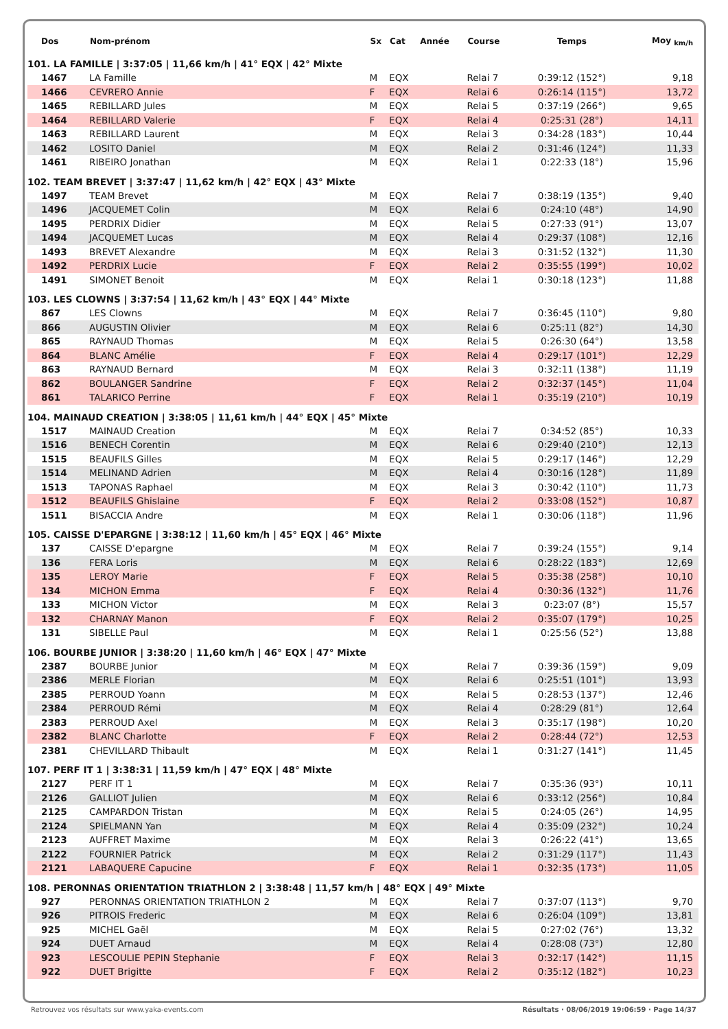| Dos | Nom-prénom | Sx | Cat | Année | Course | Temps | Moy <sub>km/h</sub> |
| --- | --- | --- | --- | --- | --- | --- | --- |
| 101. LA FAMILLE / 3:37:05 / 11,66 km/h / 41° EQX / 42° Mixte | | | | | | | |
| 1467 | LA Famille | M | EQX | | Relai 7 | 0:39:12 (152°) | 9,18 |
| 1466 | CEVRERO Annie | F | EQX | | Relai 6 | 0:26:14 (115°) | 13,72 |
| 1465 | REBILLARD Jules | M | EQX | | Relai 5 | 0:37:19 (266°) | 9,65 |
| 1464 | REBILLARD Valerie | F | EQX | | Relai 4 | 0:25:31 (28°) | 14,11 |
| 1463 | REBILLARD Laurent | M | EQX | | Relai 3 | 0:34:28 (183°) | 10,44 |
| 1462 | LOSITO Daniel | M | EQX | | Relai 2 | 0:31:46 (124°) | 11,33 |
| 1461 | RIBEIRO Jonathan | M | EQX | | Relai 1 | 0:22:33 (18°) | 15,96 |
| 102. TEAM BREVET / 3:37:47 / 11,62 km/h / 42° EQX / 43° Mixte | | | | | | | |
| 1497 | TEAM Brevet | M | EQX | | Relai 7 | 0:38:19 (135°) | 9,40 |
| 1496 | JACQUEMET Colin | M | EQX | | Relai 6 | 0:24:10 (48°) | 14,90 |
| 1495 | PERDRIX Didier | M | EQX | | Relai 5 | 0:27:33 (91°) | 13,07 |
| 1494 | JACQUEMET Lucas | M | EQX | | Relai 4 | 0:29:37 (108°) | 12,16 |
| 1493 | BREVET Alexandre | M | EQX | | Relai 3 | 0:31:52 (132°) | 11,30 |
| 1492 | PERDRIX Lucie | F | EQX | | Relai 2 | 0:35:55 (199°) | 10,02 |
| 1491 | SIMONET Benoit | M | EQX | | Relai 1 | 0:30:18 (123°) | 11,88 |
| 103. LES CLOWNS / 3:37:54 / 11,62 km/h / 43° EQX / 44° Mixte | | | | | | | |
| 867 | LES Clowns | M | EQX | | Relai 7 | 0:36:45 (110°) | 9,80 |
| 866 | AUGUSTIN Olivier | M | EQX | | Relai 6 | 0:25:11 (82°) | 14,30 |
| 865 | RAYNAUD Thomas | M | EQX | | Relai 5 | 0:26:30 (64°) | 13,58 |
| 864 | BLANC Amélie | F | EQX | | Relai 4 | 0:29:17 (101°) | 12,29 |
| 863 | RAYNAUD Bernard | M | EQX | | Relai 3 | 0:32:11 (138°) | 11,19 |
| 862 | BOULANGER Sandrine | F | EQX | | Relai 2 | 0:32:37 (145°) | 11,04 |
| 861 | TALARICO Perrine | F | EQX | | Relai 1 | 0:35:19 (210°) | 10,19 |
| 104. MAINAUD CREATION / 3:38:05 / 11,61 km/h / 44° EQX / 45° Mixte | | | | | | | |
| 1517 | MAINAUD Creation | M | EQX | | Relai 7 | 0:34:52 (85°) | 10,33 |
| 1516 | BENECH Corentin | M | EQX | | Relai 6 | 0:29:40 (210°) | 12,13 |
| 1515 | BEAUFILS Gilles | M | EQX | | Relai 5 | 0:29:17 (146°) | 12,29 |
| 1514 | MELINAND Adrien | M | EQX | | Relai 4 | 0:30:16 (128°) | 11,89 |
| 1513 | TAPONAS Raphael | M | EQX | | Relai 3 | 0:30:42 (110°) | 11,73 |
| 1512 | BEAUFILS Ghislaine | F | EQX | | Relai 2 | 0:33:08 (152°) | 10,87 |
| 1511 | BISACCIA Andre | M | EQX | | Relai 1 | 0:30:06 (118°) | 11,96 |
| 105. CAISSE D'EPARGNE / 3:38:12 / 11,60 km/h / 45° EQX / 46° Mixte | | | | | | | |
| 137 | CAISSE D'epargne | M | EQX | | Relai 7 | 0:39:24 (155°) | 9,14 |
| 136 | FERA Loris | M | EQX | | Relai 6 | 0:28:22 (183°) | 12,69 |
| 135 | LEROY Marie | F | EQX | | Relai 5 | 0:35:38 (258°) | 10,10 |
| 134 | MICHON Emma | F | EQX | | Relai 4 | 0:30:36 (132°) | 11,76 |
| 133 | MICHON Victor | M | EQX | | Relai 3 | 0:23:07 (8°) | 15,57 |
| 132 | CHARNAY Manon | F | EQX | | Relai 2 | 0:35:07 (179°) | 10,25 |
| 131 | SIBELLE Paul | M | EQX | | Relai 1 | 0:25:56 (52°) | 13,88 |
| 106. BOURBE JUNIOR / 3:38:20 / 11,60 km/h / 46° EQX / 47° Mixte | | | | | | | |
| 2387 | BOURBE Junior | M | EQX | | Relai 7 | 0:39:36 (159°) | 9,09 |
| 2386 | MERLE Florian | M | EQX | | Relai 6 | 0:25:51 (101°) | 13,93 |
| 2385 | PERROUD Yoann | M | EQX | | Relai 5 | 0:28:53 (137°) | 12,46 |
| 2384 | PERROUD Rémi | M | EQX | | Relai 4 | 0:28:29 (81°) | 12,64 |
| 2383 | PERROUD Axel | M | EQX | | Relai 3 | 0:35:17 (198°) | 10,20 |
| 2382 | BLANC Charlotte | F | EQX | | Relai 2 | 0:28:44 (72°) | 12,53 |
| 2381 | CHEVILLARD Thibault | M | EQX | | Relai 1 | 0:31:27 (141°) | 11,45 |
| 107. PERF IT 1 / 3:38:31 / 11,59 km/h / 47° EQX / 48° Mixte | | | | | | | |
| 2127 | PERF IT 1 | M | EQX | | Relai 7 | 0:35:36 (93°) | 10,11 |
| 2126 | GALLIOT Julien | M | EQX | | Relai 6 | 0:33:12 (256°) | 10,84 |
| 2125 | CAMPARDON Tristan | M | EQX | | Relai 5 | 0:24:05 (26°) | 14,95 |
| 2124 | SPIELMANN Yan | M | EQX | | Relai 4 | 0:35:09 (232°) | 10,24 |
| 2123 | AUFFRET Maxime | M | EQX | | Relai 3 | 0:26:22 (41°) | 13,65 |
| 2122 | FOURNIER Patrick | M | EQX | | Relai 2 | 0:31:29 (117°) | 11,43 |
| 2121 | LABAQUERE Capucine | F | EQX | | Relai 1 | 0:32:35 (173°) | 11,05 |
| 108. PERONNAS ORIENTATION TRIATHLON 2 / 3:38:48 / 11,57 km/h / 48° EQX / 49° Mixte | | | | | | | |
| 927 | PERONNAS ORIENTATION TRIATHLON 2 | M | EQX | | Relai 7 | 0:37:07 (113°) | 9,70 |
| 926 | PITROIS Frederic | M | EQX | | Relai 6 | 0:26:04 (109°) | 13,81 |
| 925 | MICHEL Gaël | M | EQX | | Relai 5 | 0:27:02 (76°) | 13,32 |
| 924 | DUET Arnaud | M | EQX | | Relai 4 | 0:28:08 (73°) | 12,80 |
| 923 | LESCOULIE PEPIN Stephanie | F | EQX | | Relai 3 | 0:32:17 (142°) | 11,15 |
| 922 | DUET Brigitte | F | EQX | | Relai 2 | 0:35:12 (182°) | 10,23 |
Retrouvez vos résultats sur www.yaka-events.com Résultats · 08/06/2019 19:06:59 · Page 14/37